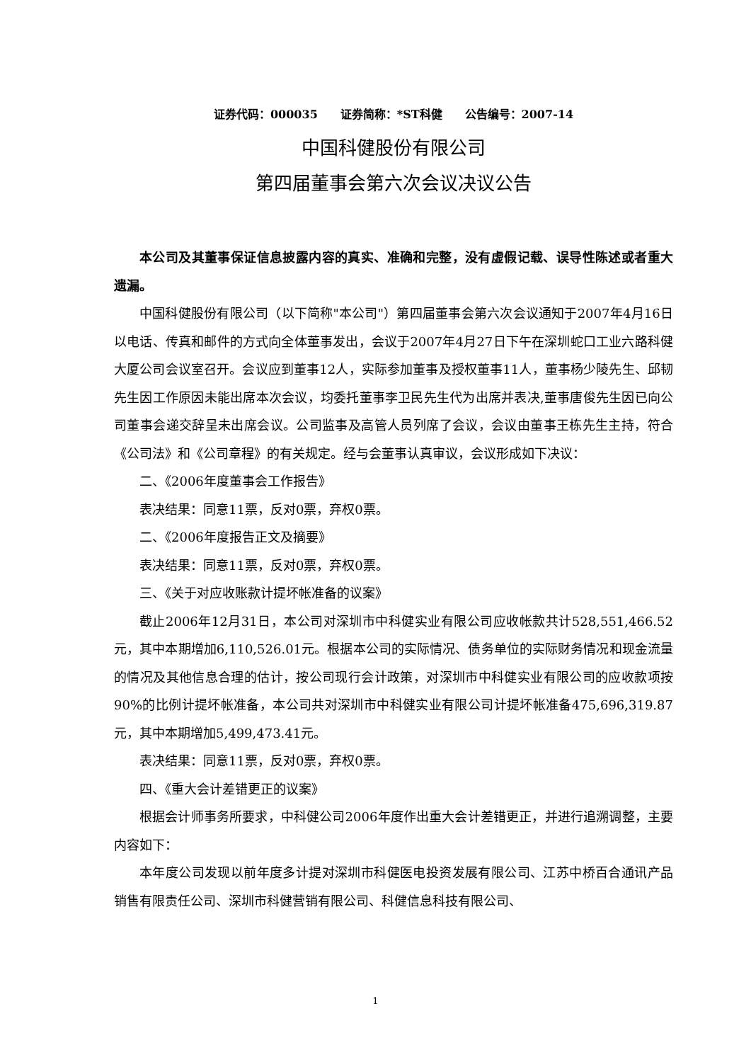证券代码：000035　　证券简称：*ST科健　　公告编号：2007-14
中国科健股份有限公司
第四届董事会第六次会议决议公告
本公司及其董事保证信息披露内容的真实、准确和完整，没有虚假记载、误导性陈述或者重大遗漏。
中国科健股份有限公司（以下简称"本公司"）第四届董事会第六次会议通知于2007年4月16日以电话、传真和邮件的方式向全体董事发出，会议于2007年4月27日下午在深圳蛇口工业六路科健大厦公司会议室召开。会议应到董事12人，实际参加董事及授权董事11人，董事杨少陵先生、邱韧先生因工作原因未能出席本次会议，均委托董事李卫民先生代为出席并表决,董事唐俊先生因已向公司董事会递交辞呈未出席会议。公司监事及高管人员列席了会议，会议由董事王栋先生主持，符合《公司法》和《公司章程》的有关规定。经与会董事认真审议，会议形成如下决议：
二、《2006年度董事会工作报告》
表决结果：同意11票，反对0票，弃权0票。
二、《2006年度报告正文及摘要》
表决结果：同意11票，反对0票，弃权0票。
三、《关于对应收账款计提坏帐准备的议案》
截止2006年12月31日，本公司对深圳市中科健实业有限公司应收帐款共计528,551,466.52元，其中本期增加6,110,526.01元。根据本公司的实际情况、债务单位的实际财务情况和现金流量的情况及其他信息合理的估计，按公司现行会计政策，对深圳市中科健实业有限公司的应收款项按90%的比例计提坏帐准备，本公司共对深圳市中科健实业有限公司计提坏帐准备475,696,319.87元，其中本期增加5,499,473.41元。
表决结果：同意11票，反对0票，弃权0票。
四、《重大会计差错更正的议案》
根据会计师事务所要求，中科健公司2006年度作出重大会计差错更正，并进行追溯调整，主要内容如下：
本年度公司发现以前年度多计提对深圳市科健医电投资发展有限公司、江苏中桥百合通讯产品销售有限责任公司、深圳市科健营销有限公司、科健信息科技有限公司、
1